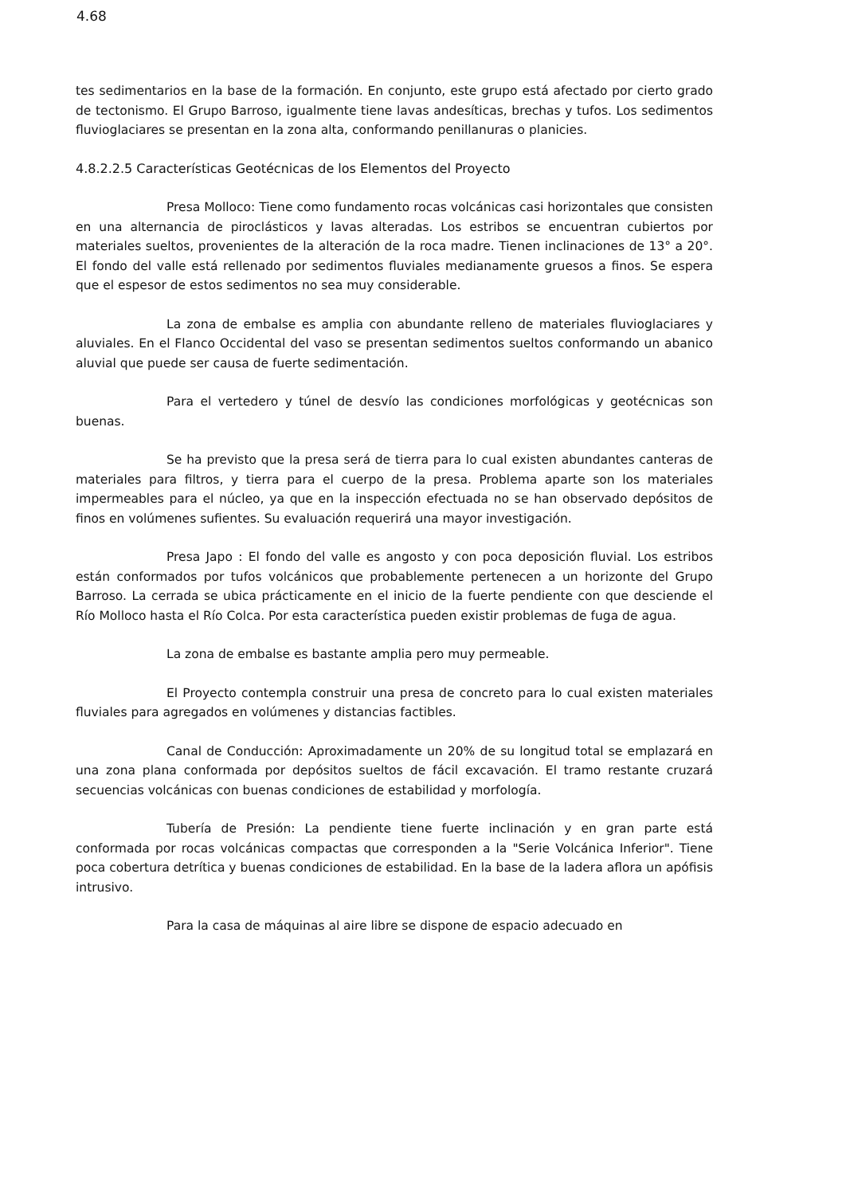4.68
tes sedimentarios en la base de la formación. En conjunto, este grupo está afectado por cierto grado de tectonismo. El Grupo Barroso, igualmente tiene lavas andesíticas, brechas y tufos. Los sedimentos fluvioglaciares se presentan en la zona alta, conformando penillanuras o planicies.
4.8.2.2.5 Características Geotécnicas de los Elementos del Proyecto
Presa Molloco: Tiene como fundamento rocas volcánicas casi horizontales que consisten en una alternancia de piroclásticos y lavas alteradas. Los estribos se encuentran cubiertos por materiales sueltos, provenientes de la alteración de la roca madre. Tienen inclinaciones de 13° a 20°. El fondo del valle está rellenado por sedimentos fluviales medianamente gruesos a finos. Se espera que el espesor de estos sedimentos no sea muy considerable.
La zona de embalse es amplia con abundante relleno de materiales fluvioglaciares y aluviales. En el Flanco Occidental del vaso se presentan sedimentos sueltos conformando un abanico aluvial que puede ser causa de fuerte sedimentación.
Para el vertedero y túnel de desvío las condiciones morfológicas y geotécnicas son buenas.
Se ha previsto que la presa será de tierra para lo cual existen abundantes canteras de materiales para filtros, y tierra para el cuerpo de la presa. Problema aparte son los materiales impermeables para el núcleo, ya que en la inspección efectuada no se han observado depósitos de finos en volúmenes sufientes. Su evaluación requerirá una mayor investigación.
Presa Japo : El fondo del valle es angosto y con poca deposición fluvial. Los estribos están conformados por tufos volcánicos que probablemente pertenecen a un horizonte del Grupo Barroso. La cerrada se ubica prácticamente en el inicio de la fuerte pendiente con que desciende el Río Molloco hasta el Río Colca. Por esta característica pueden existir problemas de fuga de agua.
La zona de embalse es bastante amplia pero muy permeable.
El Proyecto contempla construir una presa de concreto para lo cual existen materiales fluviales para agregados en volúmenes y distancias factibles.
Canal de Conducción: Aproximadamente un 20% de su longitud total se emplazará en una zona plana conformada por depósitos sueltos de fácil excavación. El tramo restante cruzará secuencias volcánicas con buenas condiciones de estabilidad y morfología.
Tubería de Presión: La pendiente tiene fuerte inclinación y en gran parte está conformada por rocas volcánicas compactas que corresponden a la "Serie Volcánica Inferior". Tiene poca cobertura detrítica y buenas condiciones de estabilidad. En la base de la ladera aflora un apófisis intrusivo.
Para la casa de máquinas al aire libre se dispone de espacio adecuado en